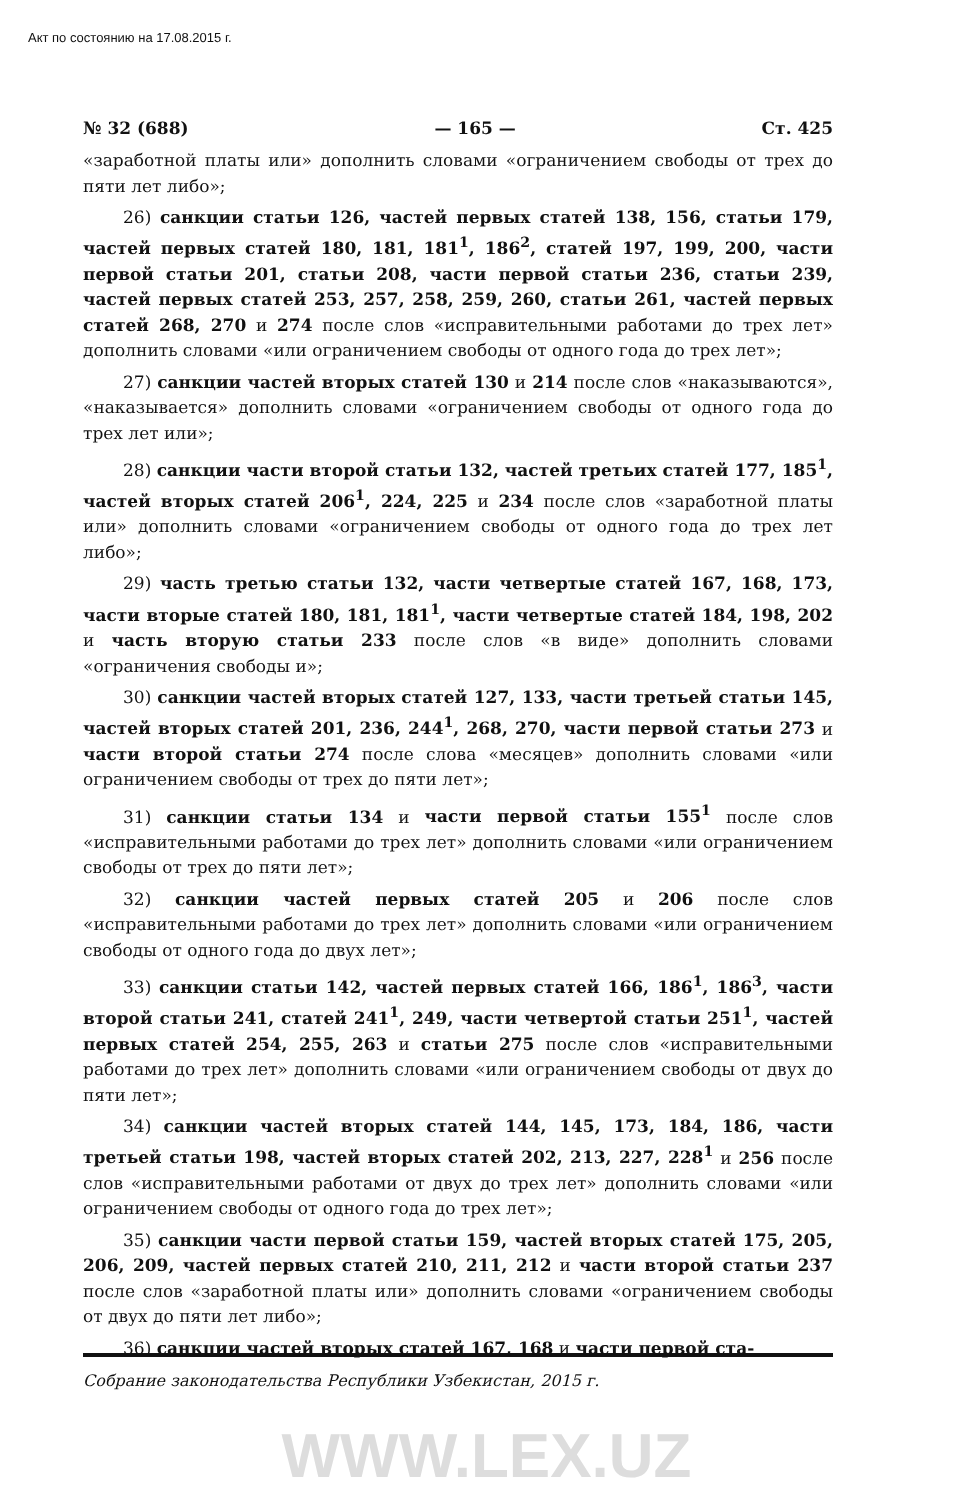Акт по состоянию на 17.08.2015 г.
№ 32 (688) — 165 — Ст. 425
«заработной платы или» дополнить словами «ограничением свободы от трех до пяти лет либо»;
26) санкции статьи 126, частей первых статей 138, 156, статьи 179, частей первых статей 180, 181, 181<sup>1</sup>, 186<sup>2</sup>, статей 197, 199, 200, части первой статьи 201, статьи 208, части первой статьи 236, статьи 239, частей первых статей 253, 257, 258, 259, 260, статьи 261, частей первых статей 268, 270 и 274 после слов «исправительными работами до трех лет» дополнить словами «или ограничением свободы от одного года до трех лет»;
27) санкции частей вторых статей 130 и 214 после слов «наказываются», «наказывается» дополнить словами «ограничением свободы от одного года до трех лет или»;
28) санкции части второй статьи 132, частей третьих статей 177, 185<sup>1</sup>, частей вторых статей 206<sup>1</sup>, 224, 225 и 234 после слов «заработной платы или» дополнить словами «ограничением свободы от одного года до трех лет либо»;
29) часть третью статьи 132, части четвертые статей 167, 168, 173, части вторые статей 180, 181, 181<sup>1</sup>, части четвертые статей 184, 198, 202 и часть вторую статьи 233 после слов «в виде» дополнить словами «ограничения свободы и»;
30) санкции частей вторых статей 127, 133, части третьей статьи 145, частей вторых статей 201, 236, 244<sup>1</sup>, 268, 270, части первой статьи 273 и части второй статьи 274 после слова «месяцев» дополнить словами «или ограничением свободы от трех до пяти лет»;
31) санкции статьи 134 и части первой статьи 155<sup>1</sup> после слов «исправительными работами до трех лет» дополнить словами «или ограничением свободы от трех до пяти лет»;
32) санкции частей первых статей 205 и 206 после слов «исправительными работами до трех лет» дополнить словами «или ограничением свободы от одного года до двух лет»;
33) санкции статьи 142, частей первых статей 166, 186<sup>1</sup>, 186<sup>3</sup>, части второй статьи 241, статей 241<sup>1</sup>, 249, части четвертой статьи 251<sup>1</sup>, частей первых статей 254, 255, 263 и статьи 275 после слов «исправительными работами до трех лет» дополнить словами «или ограничением свободы от двух до пяти лет»;
34) санкции частей вторых статей 144, 145, 173, 184, 186, части третьей статьи 198, частей вторых статей 202, 213, 227, 228<sup>1</sup> и 256 после слов «исправительными работами от двух до трех лет» дополнить словами «или ограничением свободы от одного года до трех лет»;
35) санкции части первой статьи 159, частей вторых статей 175, 205, 206, 209, частей первых статей 210, 211, 212 и части второй статьи 237 после слов «заработной платы или» дополнить словами «ограничением свободы от двух до пяти лет либо»;
36) санкции частей вторых статей 167, 168 и части первой ста-
Собрание законодательства Республики Узбекистан, 2015 г.
WWW.LEX.UZ